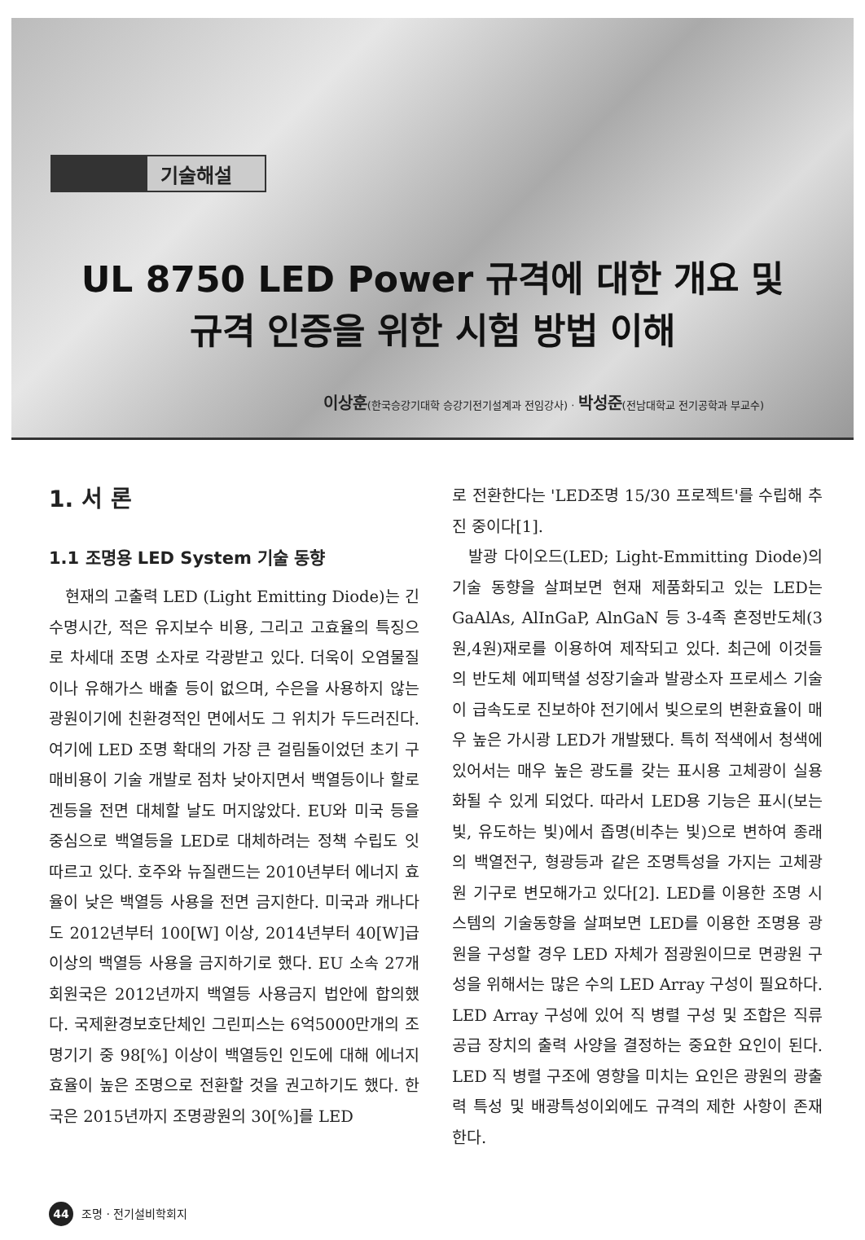기술해설
UL 8750 LED Power 규격에 대한 개요 및
규격 인증을 위한 시험 방법 이해
이상훈(한국승강기대학 승강기전기설계과 전임강사) · 박성준(전남대학교 전기공학과 부교수)
1. 서 론
1.1 조명용 LED System 기술 동향
현재의 고출력 LED (Light Emitting Diode)는 긴 수명시간, 적은 유지보수 비용, 그리고 고효율의 특징으로 차세대 조명 소자로 각광받고 있다. 더욱이 오염물질이나 유해가스 배출 등이 없으며, 수은을 사용하지 않는 광원이기에 친환경적인 면에서도 그 위치가 두드러진다. 여기에 LED 조명 확대의 가장 큰 걸림돌이었던 초기 구매비용이 기술 개발로 점차 낮아지면서 백열등이나 할로겐등을 전면 대체할 날도 머지않았다. EU와 미국 등을 중심으로 백열등을 LED로 대체하려는 정책 수립도 잇따르고 있다. 호주와 뉴질랜드는 2010년부터 에너지 효율이 낮은 백열등 사용을 전면 금지한다. 미국과 캐나다도 2012년부터 100[W] 이상, 2014년부터 40[W]급 이상의 백열등 사용을 금지하기로 했다. EU 소속 27개 회원국은 2012년까지 백열등 사용금지 법안에 합의했다. 국제환경보호단체인 그린피스는 6억5000만개의 조명기기 중 98[%] 이상이 백열등인 인도에 대해 에너지 효율이 높은 조명으로 전환할 것을 권고하기도 했다. 한국은 2015년까지 조명광원의 30[%]를 LED
로 전환한다는 'LED조명 15/30 프로젝트'를 수립해 추진 중이다[1].
발광 다이오드(LED; Light-Emmitting Diode)의 기술 동향을 살펴보면 현재 제품화되고 있는 LED는 GaAlAs, AlInGaP, AlnGaN 등 3-4족 혼정반도체(3원,4원)재로를 이용하여 제작되고 있다. 최근에 이것들의 반도체 에피택셜 성장기술과 발광소자 프로세스 기술이 급속도로 진보하야 전기에서 빛으로의 변환효율이 매우 높은 가시광 LED가 개발됐다. 특히 적색에서 청색에 있어서는 매우 높은 광도를 갖는 표시용 고체광이 실용화될 수 있게 되었다. 따라서 LED용 기능은 표시(보는 빛, 유도하는 빛)에서 좁명(비추는 빛)으로 변하여 종래의 백열전구, 형광등과 같은 조명특성을 가지는 고체광원 기구로 변모해가고 있다[2]. LED를 이용한 조명 시스템의 기술동향을 살펴보면 LED를 이용한 조명용 광원을 구성할 경우 LED 자체가 점광원이므로 면광원 구성을 위해서는 많은 수의 LED Array 구성이 필요하다. LED Array 구성에 있어 직 병렬 구성 및 조합은 직류 공급 장치의 출력 사양을 결정하는 중요한 요인이 된다. LED 직 병렬 구조에 영향을 미치는 요인은 광원의 광출력 특성 및 배광특성이외에도 규격의 제한 사항이 존재 한다.
44 조명 · 전기설비학회지